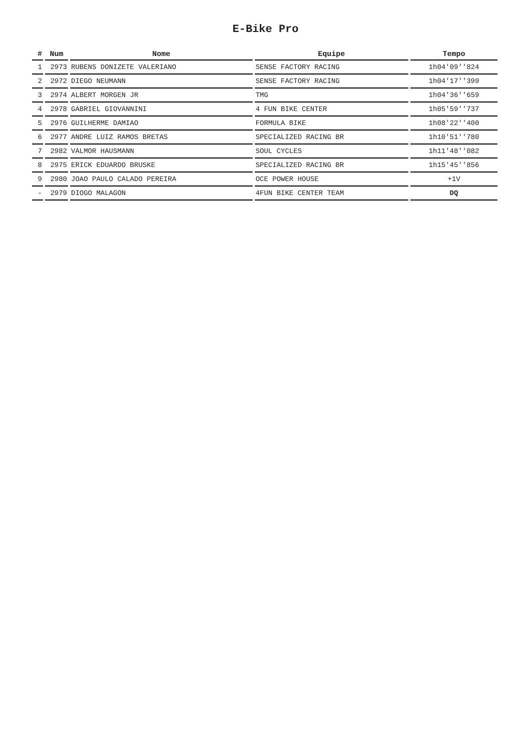E-Bike Pro
| # | Num | Nome | Equipe | Tempo |
| --- | --- | --- | --- | --- |
| 1 | 2973 | RUBENS DONIZETE VALERIANO | SENSE FACTORY RACING | 1h04'09''824 |
| 2 | 2972 | DIEGO NEUMANN | SENSE FACTORY RACING | 1h04'17''399 |
| 3 | 2974 | ALBERT MORGEN JR | TMG | 1h04'36''659 |
| 4 | 2978 | GABRIEL GIOVANNINI | 4 FUN BIKE CENTER | 1h05'59''737 |
| 5 | 2976 | GUILHERME DAMIAO | FORMULA BIKE | 1h08'22''400 |
| 6 | 2977 | ANDRE LUIZ RAMOS BRETAS | SPECIALIZED RACING BR | 1h10'51''780 |
| 7 | 2982 | VALMOR HAUSMANN | SOUL CYCLES | 1h11'48''082 |
| 8 | 2975 | ERICK EDUARDO BRUSKE | SPECIALIZED RACING BR | 1h15'45''856 |
| 9 | 2980 | JOAO PAULO CALADO PEREIRA | OCE POWER HOUSE | +1V |
| - | 2979 | DIOGO MALAGON | 4FUN BIKE CENTER TEAM | DQ |